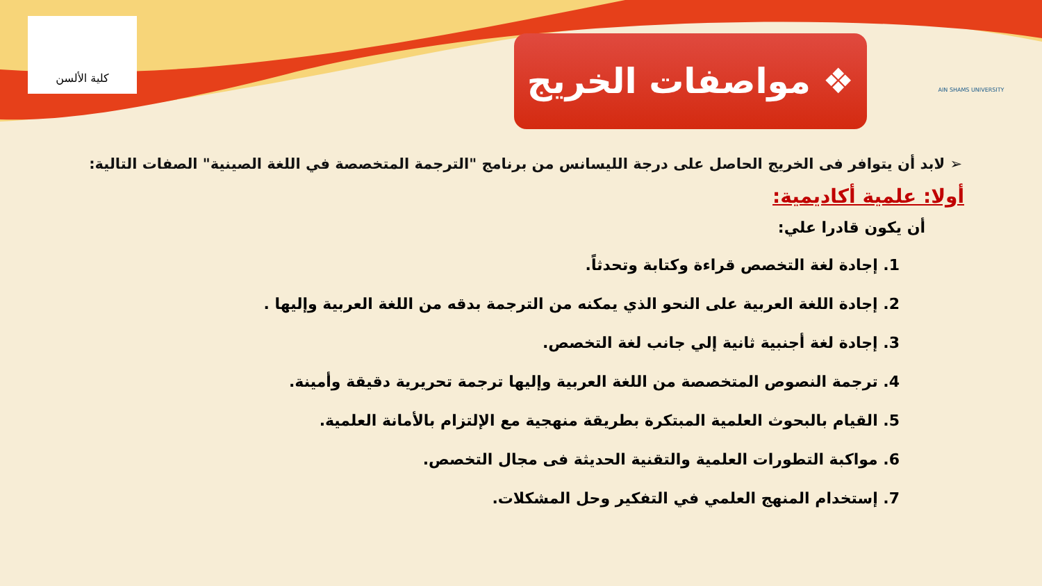كلية الألسن AIN SHAMS UNIVERSITY
❖ مواصفات الخريج
➢ لابد أن يتوافر فى الخريج الحاصل على درجة الليسانس من برنامج "الترجمة المتخصصة في اللغة الصينية" الصفات التالية:
أولا: علمية أكاديمية:
أن يكون قادرا علي:
1. إجادة لغة التخصص قراءة وكتابة وتحدثاً.
2. إجادة اللغة العربية على النحو الذي يمكنه من الترجمة بدقه من اللغة العربية وإليها .
3. إجادة لغة أجنبية ثانية إلي جانب لغة التخصص.
4. ترجمة النصوص المتخصصة من اللغة العربية وإليها ترجمة تحريرية دقيقة وأمينة.
5. القيام بالبحوث العلمية المبتكرة بطريقة منهجية مع الإلتزام بالأمانة العلمية.
6. مواكبة التطورات العلمية والتقنية الحديثة فى مجال التخصص.
7. إستخدام المنهج العلمي في التفكير وحل المشكلات.